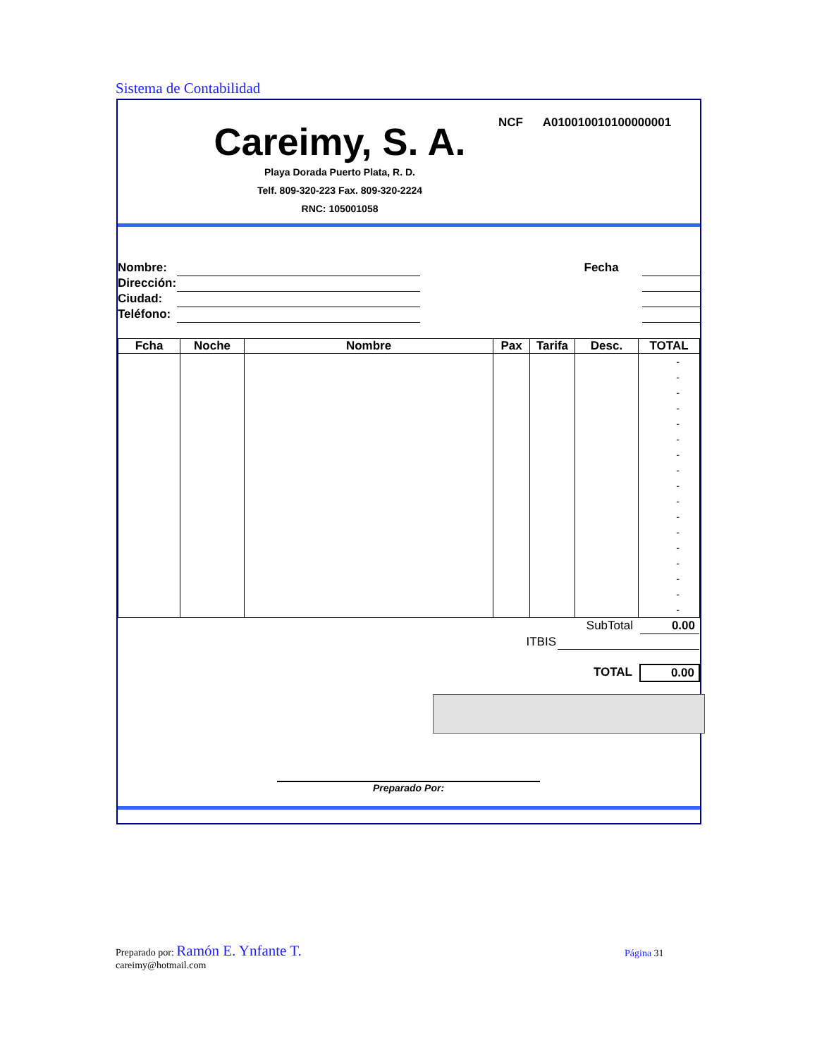Sistema de Contabilidad
Careimy, S. A.
Playa Dorada Puerto Plata, R. D.
Telf. 809-320-223 Fax. 809-320-2224
RNC: 105001058
NCF A010010010100000001
Nombre: Fecha
Dirección:
Ciudad:
Teléfono:
| Fcha | Noche | Nombre | Pax | Tarifa | Desc. | TOTAL |
| --- | --- | --- | --- | --- | --- | --- |
| | | | | | | - - - - - - - - - - - - - - - - - |
| SubTotal | | 0.00 |
| ITBIS | | |
| TOTAL | | 0.00 |
Preparado Por:
Preparado por: Ramón E. Ynfante T.
careimy@hotmail.com
Página 31